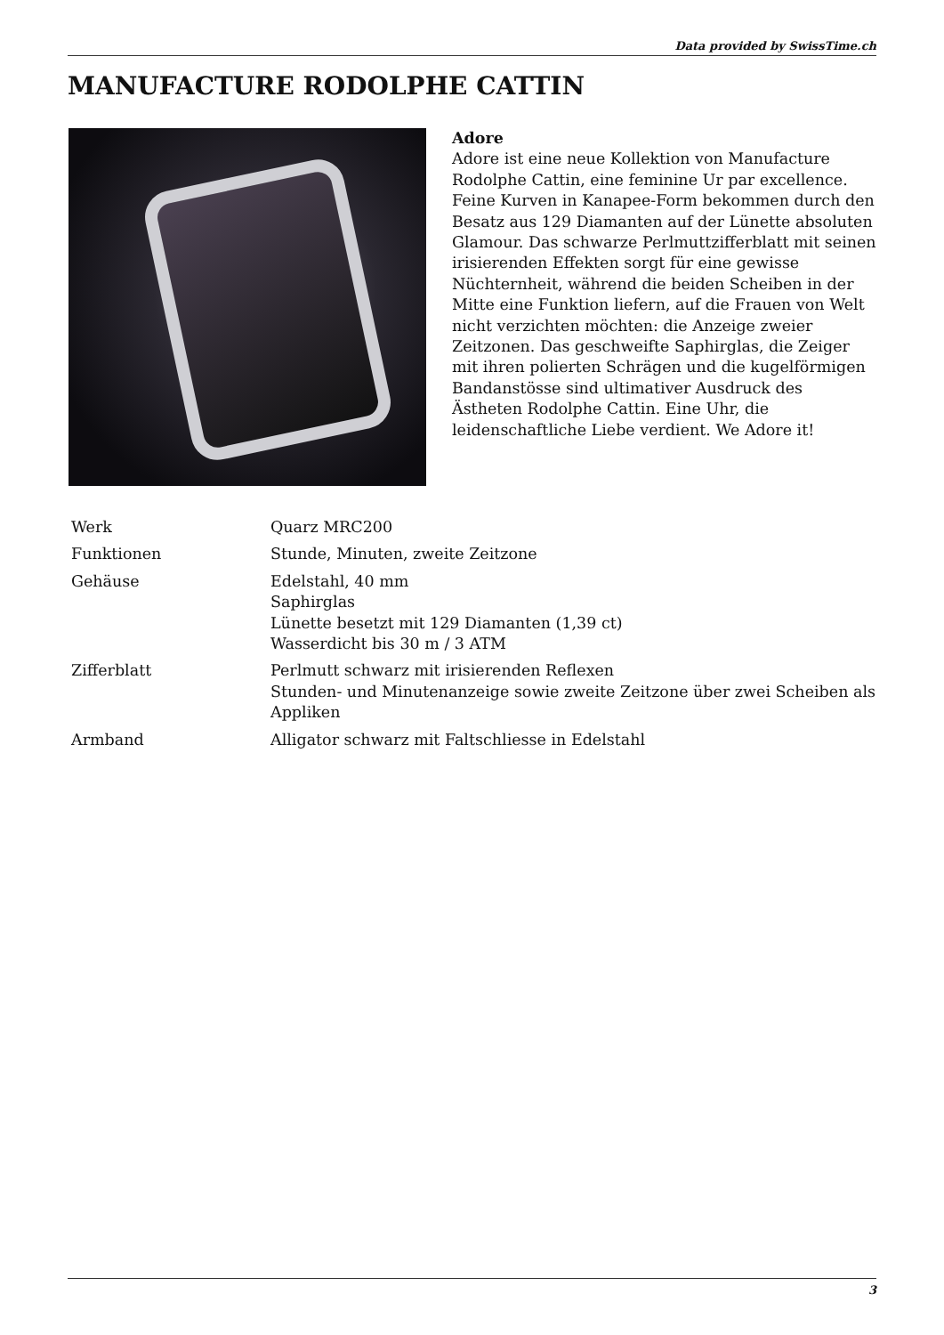Data provided by SwissTime.ch
MANUFACTURE RODOLPHE CATTIN
Adore
Adore ist eine neue Kollektion von Manufacture Rodolphe Cattin, eine feminine Ur par excellence. Feine Kurven in Kanapee-Form bekommen durch den Besatz aus 129 Diamanten auf der Lünette absoluten Glamour. Das schwarze Perlmuttzifferblatt mit seinen irisierenden Effekten sorgt für eine gewisse Nüchternheit, während die beiden Scheiben in der Mitte eine Funktion liefern, auf die Frauen von Welt nicht verzichten möchten: die Anzeige zweier Zeitzonen. Das geschweifte Saphirglas, die Zeiger mit ihren polierten Schrägen und die kugelförmigen Bandanstösse sind ultimativer Ausdruck des Ästheten Rodolphe Cattin. Eine Uhr, die leidenschaftliche Liebe verdient. We Adore it!
| Werk | Quarz MRC200 |
| Funktionen | Stunde, Minuten, zweite Zeitzone |
| Gehäuse | Edelstahl, 40 mm Saphirglas Lünette besetzt mit 129 Diamanten (1,39 ct) Wasserdicht bis 30 m / 3 ATM |
| Zifferblatt | Perlmutt schwarz mit irisierenden Reflexen Stunden- und Minutenanzeige sowie zweite Zeitzone über zwei Scheiben als Appliken |
| Armband | Alligator schwarz mit Faltschliesse in Edelstahl |
3